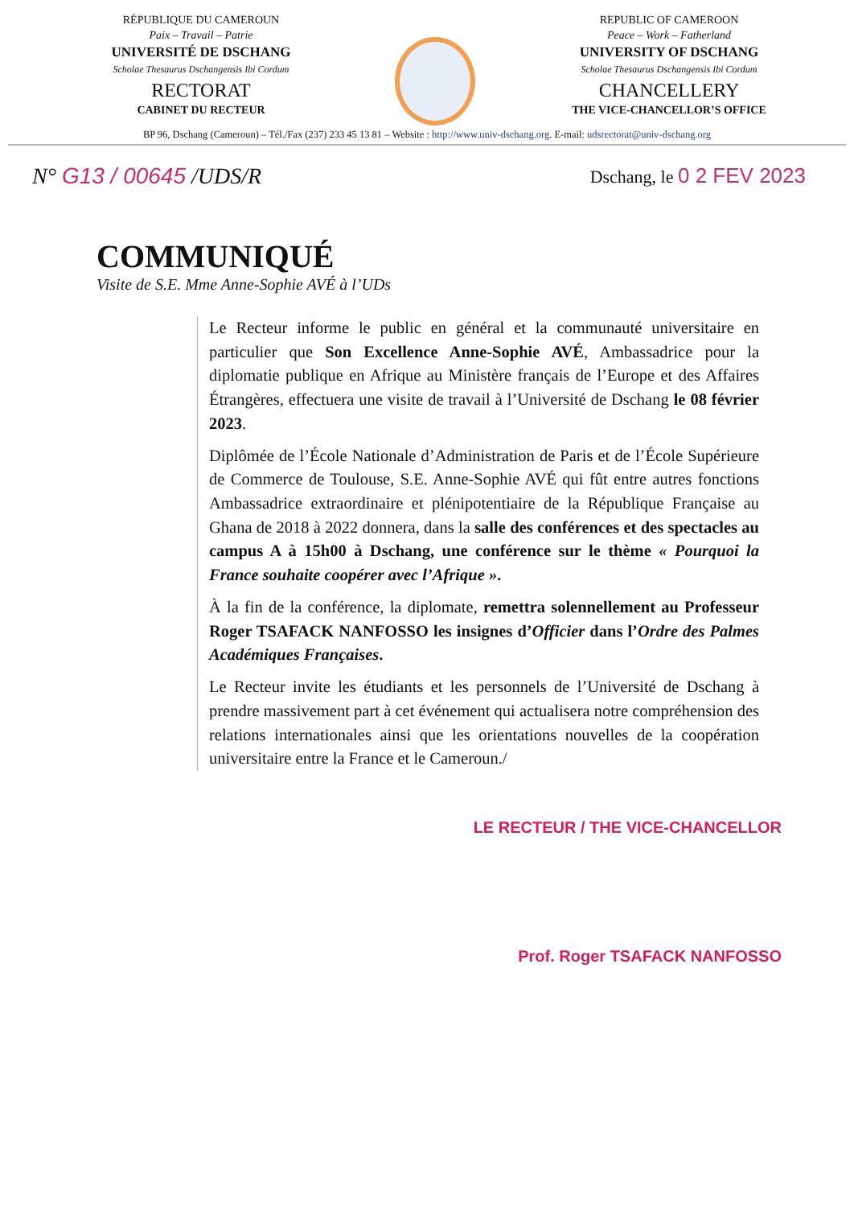RÉPUBLIQUE DU CAMEROUN
Paix – Travail – Patrie
UNIVERSITÉ DE DSCHANG
Scholae Thesaurus Dschangensis Ibi Cordum
RECTORAT
CABINET DU RECTEUR
REPUBLIC OF CAMEROON
Peace – Work – Fatherland
UNIVERSITY OF DSCHANG
Scholae Thesaurus Dschangensis Ibi Cordum
CHANCELLERY
THE VICE-CHANCELLOR’S OFFICE
BP 96, Dschang (Cameroun) – Tél./Fax (237) 233 45 13 81 – Website : http://www.univ-dschang.org. E-mail: udsrectorat@univ-dschang.org
N° G13 / 00645 /UDS/R Dschang, le 0 2 FEV 2023
COMMUNIQUÉ
Visite de S.E. Mme Anne-Sophie AVÉ à l’UDs
Le Recteur informe le public en général et la communauté universitaire en particulier que Son Excellence Anne-Sophie AVÉ, Ambassadrice pour la diplomatie publique en Afrique au Ministère français de l’Europe et des Affaires Étrangères, effectuera une visite de travail à l’Université de Dschang le 08 février 2023.
Diplômée de l’École Nationale d’Administration de Paris et de l’École Supérieure de Commerce de Toulouse, S.E. Anne-Sophie AVÉ qui fût entre autres fonctions Ambassadrice extraordinaire et plénipotentiaire de la République Française au Ghana de 2018 à 2022 donnera, dans la salle des conférences et des spectacles au campus A à 15h00 à Dschang, une conférence sur le thème « Pourquoi la France souhaite coopérer avec l’Afrique ».
À la fin de la conférence, la diplomate, remettra solennellement au Professeur Roger TSAFACK NANFOSSO les insignes d’Officier dans l’Ordre des Palmes Académiques Françaises.
Le Recteur invite les étudiants et les personnels de l’Université de Dschang à prendre massivement part à cet événement qui actualisera notre compréhension des relations internationales ainsi que les orientations nouvelles de la coopération universitaire entre la France et le Cameroun./
LE RECTEUR / THE VICE-CHANCELLOR
Prof. Roger TSAFACK NANFOSSO